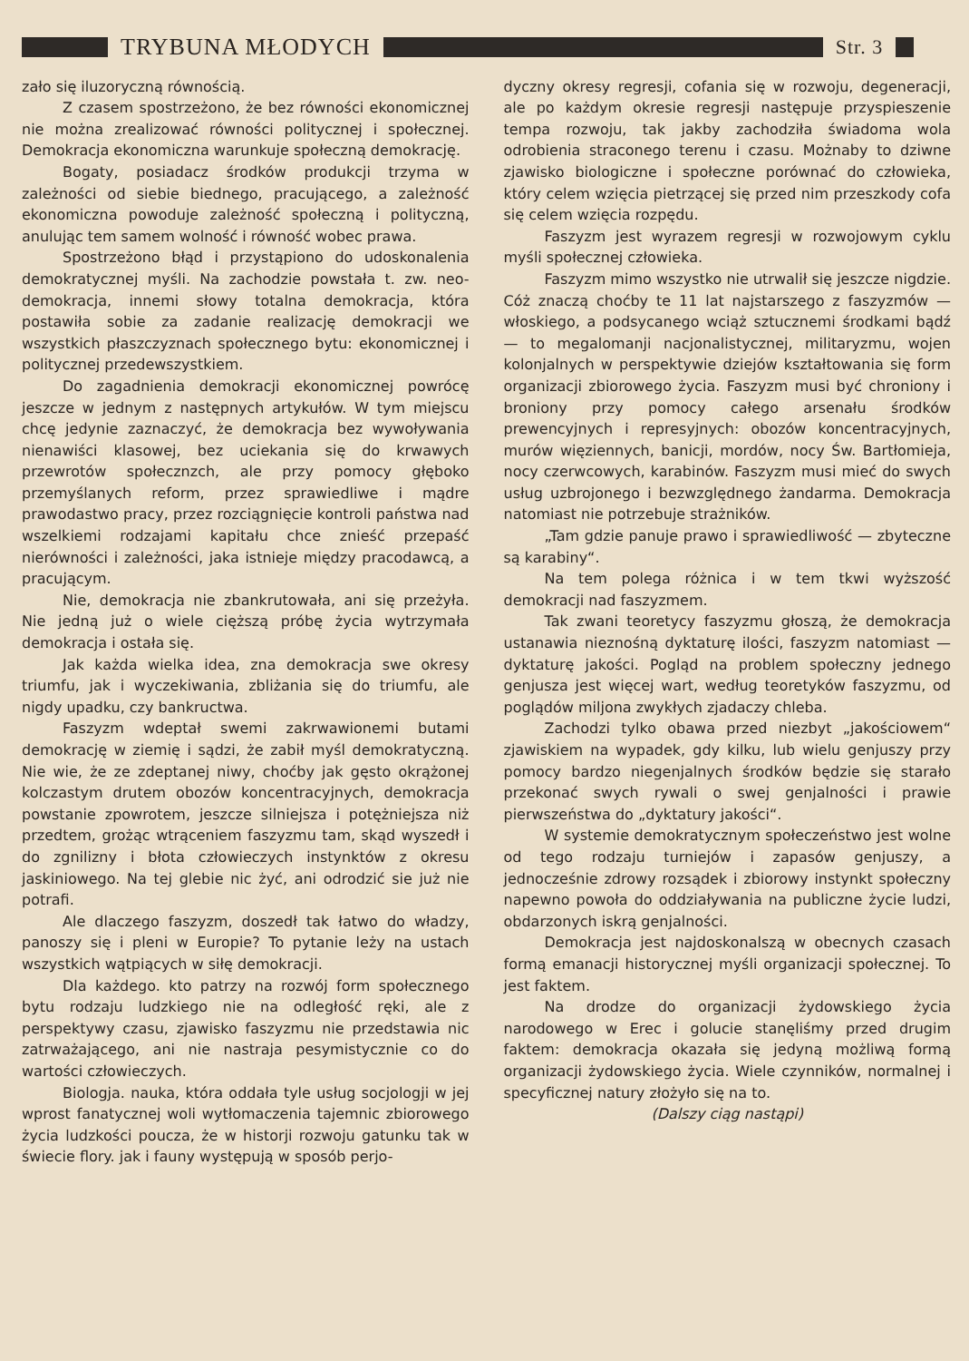TRYBUNA MŁODYCH
Str. 3
zało się iluzoryczną równością.
Z czasem spostrzeżono, że bez równości ekonomicznej nie można zrealizować równości politycznej i społecznej. Demokracja ekonomiczna warunkuje społeczną demokrację.
Bogaty, posiadacz środków produkcji trzyma w zależności od siebie biednego, pracującego, a zależność ekonomiczna powoduje zależność społeczną i polityczną, anulując tem samem wolność i równość wobec prawa.
Spostrzeżono błąd i przystąpiono do udoskonalenia demokratycznej myśli. Na zachodzie powstała t. zw. neo-demokracja, innemi słowy totalna demokracja, która postawiła sobie za zadanie realizację demokracji we wszystkich płaszczyznach społecznego bytu: ekonomicznej i politycznej przedewszystkiem.
Do zagadnienia demokracji ekonomicznej powrócę jeszcze w jednym z następnych artykułów. W tym miejscu chcę jedynie zaznaczyć, że demokracja bez wywoływania nienawiści klasowej, bez uciekania się do krwawych przewrotów społecznzch, ale przy pomocy głęboko przemyślanych reform, przez sprawiedliwe i mądre prawodastwo pracy, przez rozciągnięcie kontroli państwa nad wszelkiemi rodzajami kapitału chce znieść przepaść nierówności i zależności, jaka istnieje między pracodawcą, a pracującym.
Nie, demokracja nie zbankrutowała, ani się przeżyła. Nie jedną już o wiele cięższą próbę życia wytrzymała demokracja i ostała się.
Jak każda wielka idea, zna demokracja swe okresy triumfu, jak i wyczekiwania, zbliżania się do triumfu, ale nigdy upadku, czy bankructwa.
Faszyzm wdeptał swemi zakrwawionemi butami demokrację w ziemię i sądzi, że zabił myśl demokratyczną. Nie wie, że ze zdeptanej niwy, choćby jak gęsto okrążonej kolczastym drutem obozów koncentracyjnych, demokracja powstanie zpowrotem, jeszcze silniejsza i potężniejsza niż przedtem, grożąc wtrąceniem faszyzmu tam, skąd wyszedł i do zgnilizny i błota człowieczych instynktów z okresu jaskiniowego. Na tej glebie nic żyć, ani odrodzić sie już nie potrafi.
Ale dlaczego faszyzm, doszedł tak łatwo do władzy, panoszy się i pleni w Europie? To pytanie leży na ustach wszystkich wątpiących w siłę demokracji.
Dla każdego. kto patrzy na rozwój form społecznego bytu rodzaju ludzkiego nie na odległość ręki, ale z perspektywy czasu, zjawisko faszyzmu nie przedstawia nic zatrważającego, ani nie nastraja pesymistycznie co do wartości człowieczych.
Biologja. nauka, która oddała tyle usług socjologji w jej wprost fanatycznej woli wytłomaczenia tajemnic zbiorowego życia ludzkości poucza, że w historji rozwoju gatunku tak w świecie flory. jak i fauny występują w sposób perjo-
dyczny okresy regresji, cofania się w rozwoju, degeneracji, ale po każdym okresie regresji następuje przyspieszenie tempa rozwoju, tak jakby zachodziła świadoma wola odrobienia straconego terenu i czasu. Możnaby to dziwne zjawisko biologiczne i społeczne porównać do człowieka, który celem wzięcia pietrzącej się przed nim przeszkody cofa się celem wzięcia rozpędu.
Faszyzm jest wyrazem regresji w rozwojowym cyklu myśli społecznej człowieka.
Faszyzm mimo wszystko nie utrwalił się jeszcze nigdzie. Cóż znaczą choćby te 11 lat najstarszego z faszyzmów — włoskiego, a podsycanego wciąż sztucznemi środkami bądź — to megalomanji nacjonalistycznej, militaryzmu, wojen kolonjalnych w perspektywie dziejów kształtowania się form organizacji zbiorowego życia. Faszyzm musi być chroniony i broniony przy pomocy całego arsenału środków prewencyjnych i represyjnych: obozów koncentracyjnych, murów więziennych, banicji, mordów, nocy Św. Bartłomieja, nocy czerwcowych, karabinów. Faszyzm musi mieć do swych usług uzbrojonego i bezwzględnego żandarma. Demokracja natomiast nie potrzebuje strażników.
„Tam gdzie panuje prawo i sprawiedliwość — zbyteczne są karabiny“.
Na tem polega różnica i w tem tkwi wyższość demokracji nad faszyzmem.
Tak zwani teoretycy faszyzmu głoszą, że demokracja ustanawia nieznośną dyktaturę ilości, faszyzm natomiast — dyktaturę jakości. Pogląd na problem społeczny jednego genjusza jest więcej wart, według teoretyków faszyzmu, od poglądów miljona zwykłych zjadaczy chleba.
Zachodzi tylko obawa przed niezbyt „jakościowem“ zjawiskiem na wypadek, gdy kilku, lub wielu genjuszy przy pomocy bardzo niegenjalnych środków będzie się starało przekonać swych rywali o swej genjalności i prawie pierwszeństwa do „dyktatury jakości“.
W systemie demokratycznym społeczeństwo jest wolne od tego rodzaju turniejów i zapasów genjuszy, a jednocześnie zdrowy rozsądek i zbiorowy instynkt społeczny napewno powoła do oddziaływania na publiczne życie ludzi, obdarzonych iskrą genjalności.
Demokracja jest najdoskonalszą w obecnych czasach formą emanacji historycznej myśli organizacji społecznej. To jest faktem.
Na drodze do organizacji żydowskiego życia narodowego w Erec i golucie stanęliśmy przed drugim faktem: demokracja okazała się jedyną możliwą formą organizacji żydowskiego życia. Wiele czynników, normalnej i specyficznej natury złożyło się na to.
(Dalszy ciąg nastąpi)